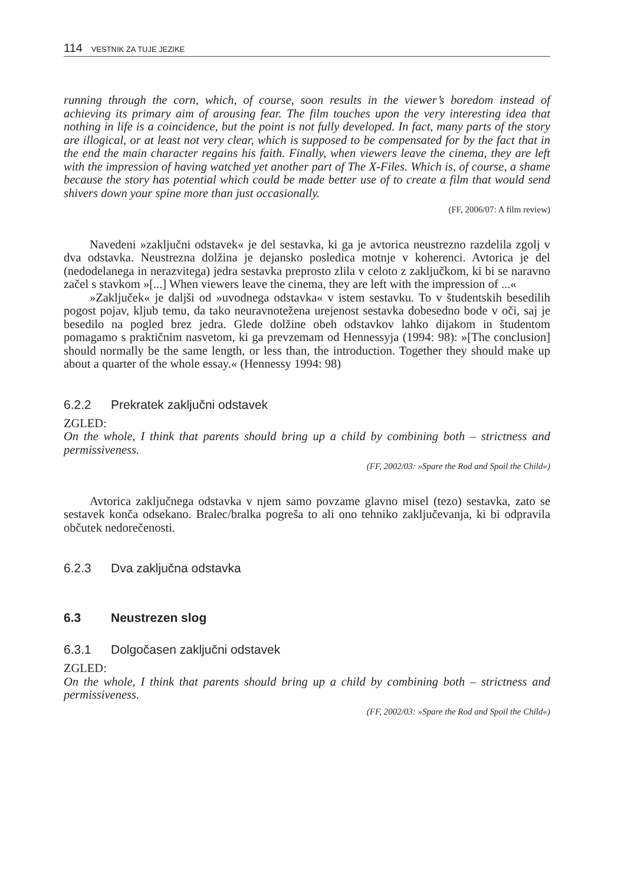114 VESTNIK ZA TUJE JEZIKE
running through the corn, which, of course, soon results in the viewer’s boredom instead of achieving its primary aim of arousing fear. The film touches upon the very interesting idea that nothing in life is a coincidence, but the point is not fully developed. In fact, many parts of the story are illogical, or at least not very clear, which is supposed to be compensated for by the fact that in the end the main character regains his faith. Finally, when viewers leave the cinema, they are left with the impression of having watched yet another part of The X-Files. Which is, of course, a shame because the story has potential which could be made better use of to create a film that would send shivers down your spine more than just occasionally.
(FF, 2006/07: A film review)
Navedeni »zaključni odstavek« je del sestavka, ki ga je avtorica neustrezno razdelila zgolj v dva odstavka. Neustrezna dolžina je dejansko posledica motnje v koherenci. Avtorica je del (nedodelanega in nerazvitega) jedra sestavka preprosto zlila v celoto z zaključkom, ki bi se naravno začel s stavkom »[...] When viewers leave the cinema, they are left with the impression of ...«
»Zaključek« je daljši od »uvodnega odstavka« v istem sestavku. To v študentskih besedilih pogost pojav, kljub temu, da tako neuravnotežena urejenost sestavka dobesedno bode v oči, saj je besedilo na pogled brez jedra. Glede dolžine obeh odstavkov lahko dijakom in študentom pomagamo s praktičnim nasvetom, ki ga prevzemam od Hennessyja (1994: 98): »[The conclusion] should normally be the same length, or less than, the introduction. Together they should make up about a quarter of the whole essay.« (Hennessy 1994: 98)
6.2.2 Prekratek zaključni odstavek
ZGLED:
On the whole, I think that parents should bring up a child by combining both – strictness and permissiveness.
(FF, 2002/03: »Spare the Rod and Spoil the Child«)
Avtorica zaključnega odstavka v njem samo povzame glavno misel (tezo) sestavka, zato se sestavek konča odsekano. Bralec/bralka pogreša to ali ono tehniko zaključevanja, ki bi odpravila občutek nedorečenosti.
6.2.3 Dva zaključna odstavka
6.3 Neustrezen slog
6.3.1 Dolgočasen zaključni odstavek
ZGLED:
On the whole, I think that parents should bring up a child by combining both – strictness and permissiveness.
(FF, 2002/03: »Spare the Rod and Spoil the Child«)